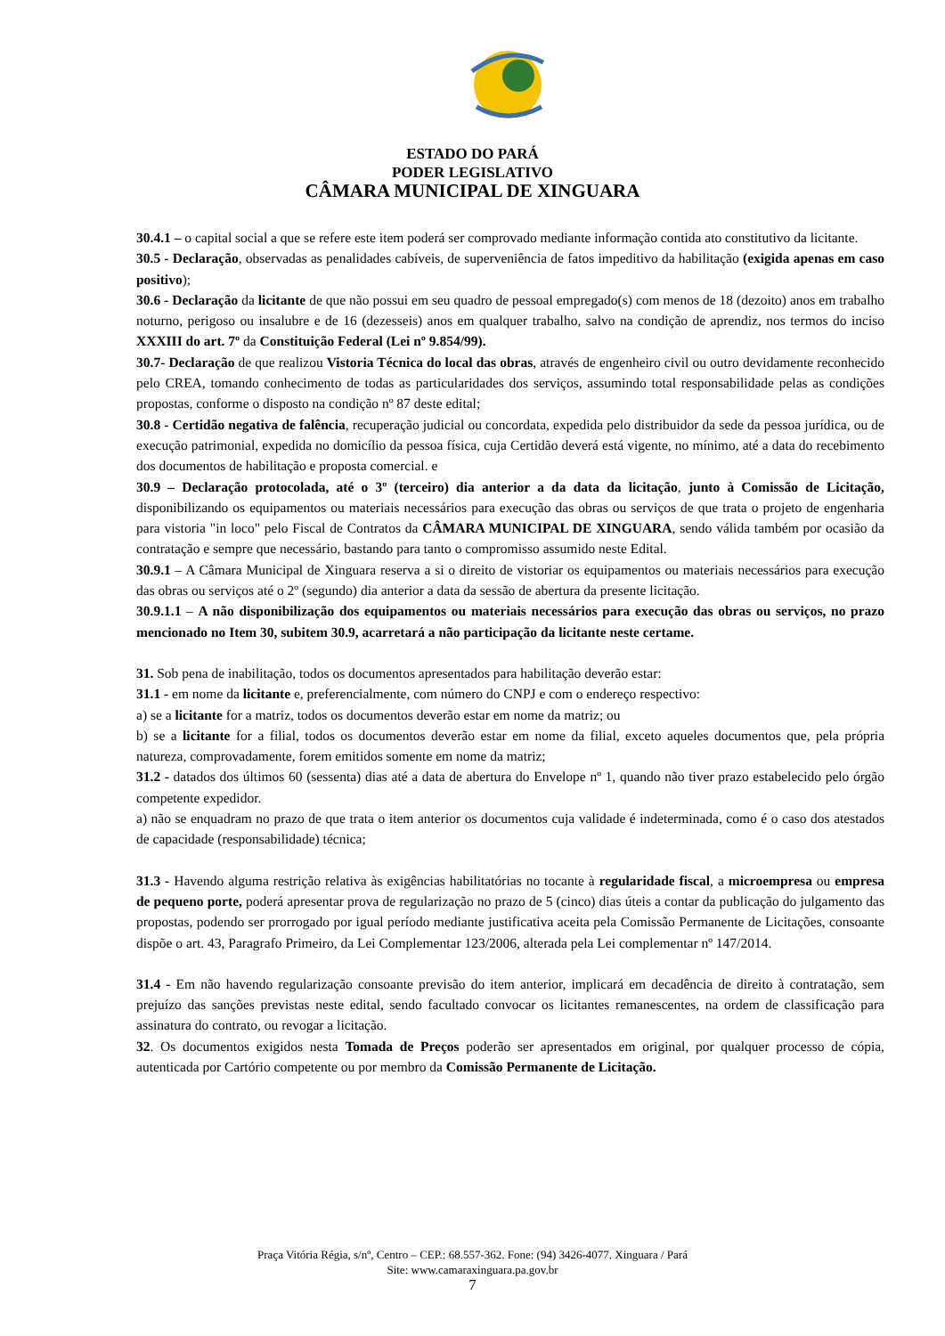ESTADO DO PARÁ
PODER LEGISLATIVO
CÂMARA MUNICIPAL DE XINGUARA
30.4.1 – o capital social a que se refere este item poderá ser comprovado mediante informação contida ato constitutivo da licitante.
30.5 - Declaração, observadas as penalidades cabíveis, de superveniência de fatos impeditivo da habilitação (exigida apenas em caso positivo);
30.6 - Declaração da licitante de que não possui em seu quadro de pessoal empregado(s) com menos de 18 (dezoito) anos em trabalho noturno, perigoso ou insalubre e de 16 (dezesseis) anos em qualquer trabalho, salvo na condição de aprendiz, nos termos do inciso XXXIII do art. 7º da Constituição Federal (Lei nº 9.854/99).
30.7- Declaração de que realizou Vistoria Técnica do local das obras, através de engenheiro civil ou outro devidamente reconhecido pelo CREA, tomando conhecimento de todas as particularidades dos serviços, assumindo total responsabilidade pelas as condições propostas, conforme o disposto na condição nº 87 deste edital;
30.8 - Certidão negativa de falência, recuperação judicial ou concordata, expedida pelo distribuidor da sede da pessoa jurídica, ou de execução patrimonial, expedida no domicílio da pessoa física, cuja Certidão deverá está vigente, no mínimo, até a data do recebimento dos documentos de habilitação e proposta comercial. e
30.9 – Declaração protocolada, até o 3º (terceiro) dia anterior a da data da licitação, junto à Comissão de Licitação, disponibilizando os equipamentos ou materiais necessários para execução das obras ou serviços de que trata o projeto de engenharia para vistoria "in loco" pelo Fiscal de Contratos da CÂMARA MUNICIPAL DE XINGUARA, sendo válida também por ocasião da contratação e sempre que necessário, bastando para tanto o compromisso assumido neste Edital.
30.9.1 – A Câmara Municipal de Xinguara reserva a si o direito de vistoriar os equipamentos ou materiais necessários para execução das obras ou serviços até o 2º (segundo) dia anterior a data da sessão de abertura da presente licitação.
30.9.1.1 – A não disponibilização dos equipamentos ou materiais necessários para execução das obras ou serviços, no prazo mencionado no Item 30, subitem 30.9, acarretará a não participação da licitante neste certame.
31. Sob pena de inabilitação, todos os documentos apresentados para habilitação deverão estar:
31.1 - em nome da licitante e, preferencialmente, com número do CNPJ e com o endereço respectivo:
a) se a licitante for a matriz, todos os documentos deverão estar em nome da matriz; ou
b) se a licitante for a filial, todos os documentos deverão estar em nome da filial, exceto aqueles documentos que, pela própria natureza, comprovadamente, forem emitidos somente em nome da matriz;
31.2 - datados dos últimos 60 (sessenta) dias até a data de abertura do Envelope nº 1, quando não tiver prazo estabelecido pelo órgão competente expedidor.
a) não se enquadram no prazo de que trata o item anterior os documentos cuja validade é indeterminada, como é o caso dos atestados de capacidade (responsabilidade) técnica;
31.3 - Havendo alguma restrição relativa às exigências habilitatórias no tocante à regularidade fiscal, a microempresa ou empresa de pequeno porte, poderá apresentar prova de regularização no prazo de 5 (cinco) dias úteis a contar da publicação do julgamento das propostas, podendo ser prorrogado por igual período mediante justificativa aceita pela Comissão Permanente de Licitações, consoante dispõe o art. 43, Paragrafo Primeiro, da Lei Complementar 123/2006, alterada pela Lei complementar nº 147/2014.
31.4 - Em não havendo regularização consoante previsão do item anterior, implicará em decadência de direito à contratação, sem prejuízo das sanções previstas neste edital, sendo facultado convocar os licitantes remanescentes, na ordem de classificação para assinatura do contrato, ou revogar a licitação.
32. Os documentos exigidos nesta Tomada de Preços poderão ser apresentados em original, por qualquer processo de cópia, autenticada por Cartório competente ou por membro da Comissão Permanente de Licitação.
Praça Vitória Régia, s/nº, Centro – CEP.: 68.557-362. Fone: (94) 3426-4077. Xinguara / Pará
Site: www.camaraxinguara.pa.gov.br
7